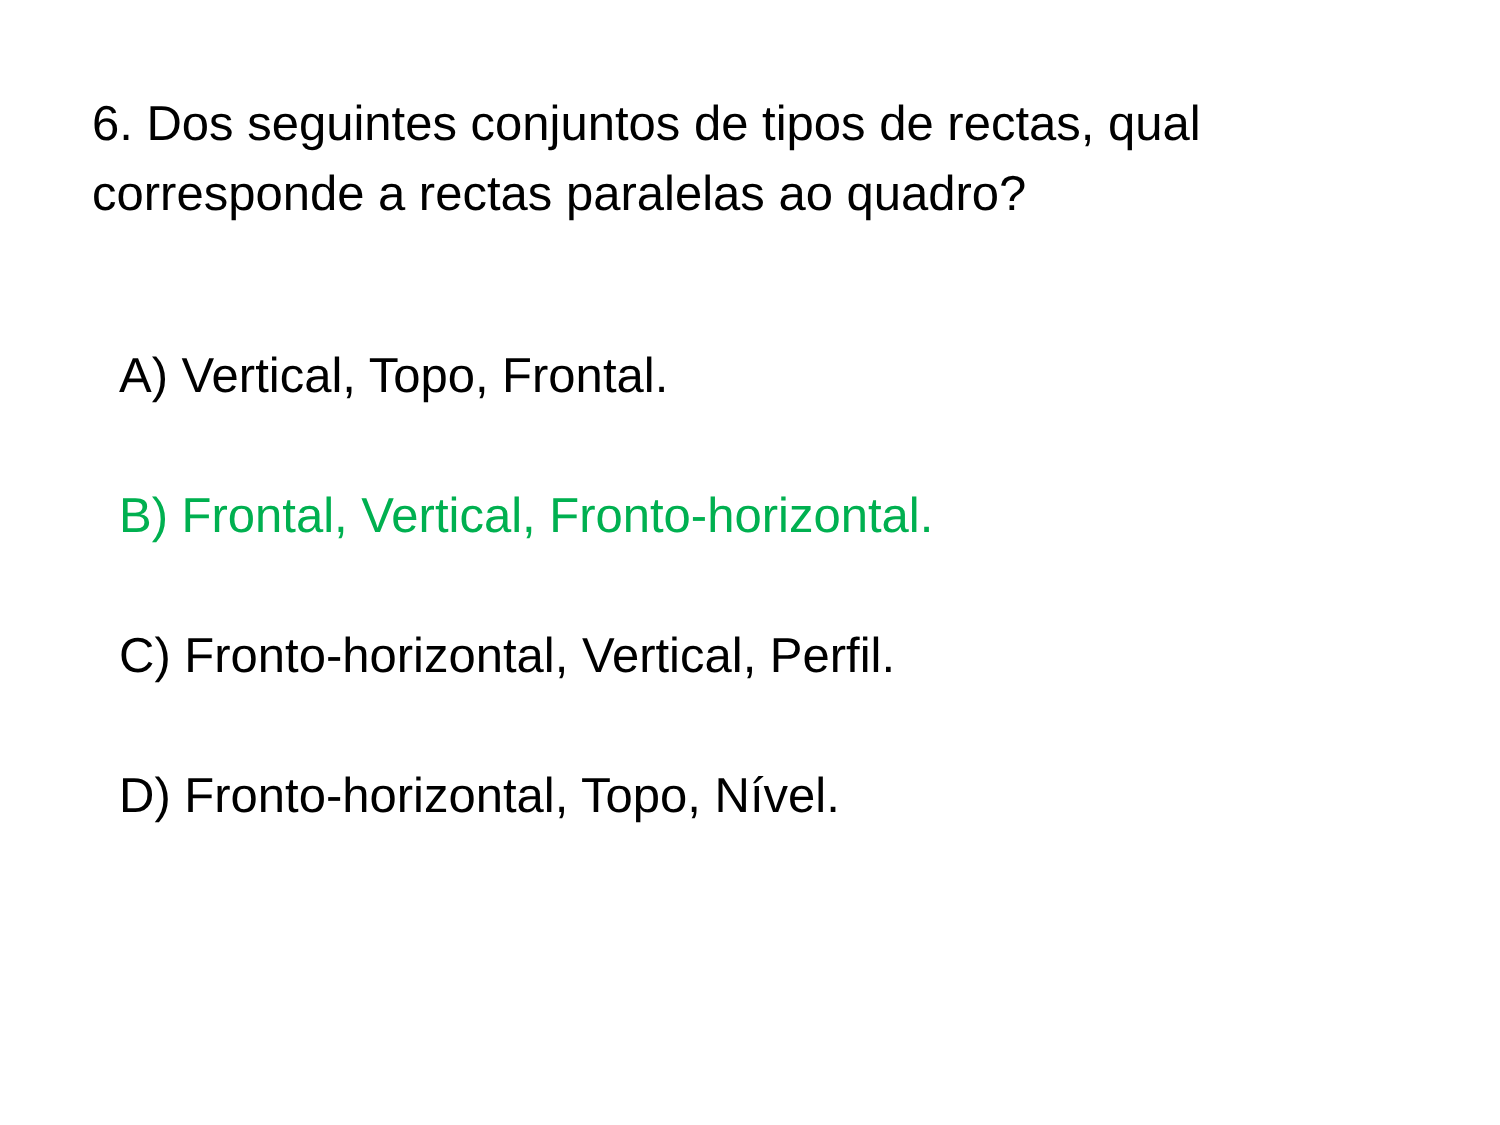6. Dos seguintes conjuntos de tipos de rectas, qual corresponde a rectas paralelas ao quadro?
A) Vertical, Topo, Frontal.
B) Frontal, Vertical, Fronto-horizontal.
C) Fronto-horizontal, Vertical, Perfil.
D) Fronto-horizontal, Topo, Nível.